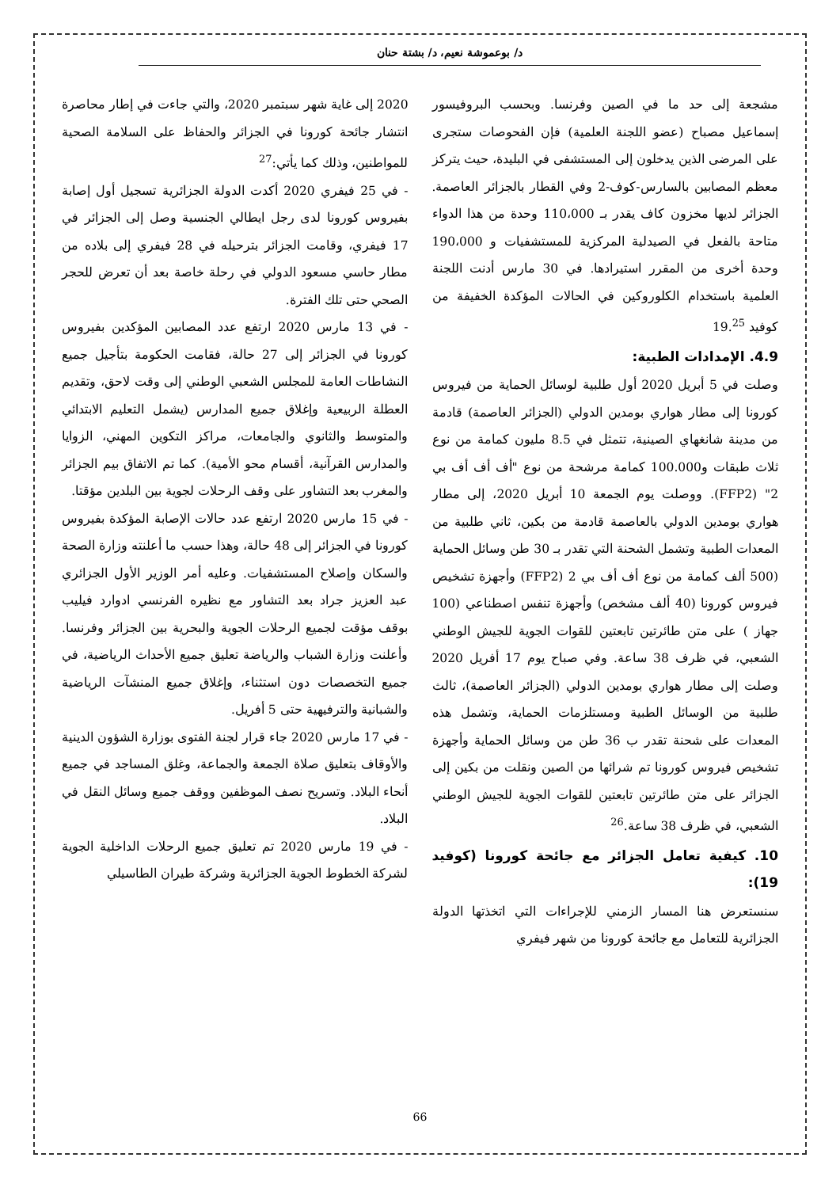د/ بوعموشة نعيم، د/ بشتة حنان
مشجعة إلى حد ما في الصين وفرنسا. وبحسب البروفيسور إسماعيل مصباح (عضو اللجنة العلمية) فإن الفحوصات ستجرى على المرضى الذين يدخلون إلى المستشفى في البليدة، حيث يتركز معظم المصابين بالسارس-كوف-2 وفي القطار بالجزائر العاصمة. الجزائر لديها مخزون كاف يقدر بـ 110،000 وحدة من هذا الدواء متاحة بالفعل في الصيدلية المركزية للمستشفيات و 190،000 وحدة أخرى من المقرر استيرادها. في 30 مارس أدنت اللجنة العلمية باستخدام الكلوروكين في الحالات المؤكدة الخفيفة من كوفيد 19.<sup>25</sup>
4.9. الإمدادات الطبية:
وصلت في 5 أبريل 2020 أول طلبية لوسائل الحماية من فيروس كورونا إلى مطار هواري بومدين الدولي (الجزائر العاصمة) قادمة من مدينة شانغهاي الصينية، تتمثل في 8.5 مليون كمامة من نوع ثلاث طبقات و100.000 كمامة مرشحة من نوع "أف أف أف بي 2" (FFP2). ووصلت يوم الجمعة 10 أبريل 2020، إلى مطار هواري بومدين الدولي بالعاصمة قادمة من بكين، ثاني طلبية من المعدات الطبية وتشمل الشحنة التي تقدر بـ 30 طن وسائل الحماية (500 ألف كمامة من نوع أف أف بي 2 (FFP2) وأجهزة تشخيص فيروس كورونا (40 ألف مشخص) وأجهزة تنفس اصطناعي (100 جهاز ) على متن طائرتين تابعتين للقوات الجوية للجيش الوطني الشعبي، في ظرف 38 ساعة. وفي صباح يوم 17 أفريل 2020 وصلت إلى مطار هواري بومدين الدولي (الجزائر العاصمة)، ثالث طلبية من الوسائل الطبية ومستلزمات الحماية، وتشمل هذه المعدات على شحنة تقدر ب 36 طن من وسائل الحماية وأجهزة تشخيص فيروس كورونا تم شرائها من الصين ونقلت من بكين إلى الجزائر على متن طائرتين تابعتين للقوات الجوية للجيش الوطني الشعبي، في ظرف 38 ساعة.<sup>26</sup>
10. كيفية تعامل الجزائر مع جائحة كورونا (كوفيد 19):
سنستعرض هنا المسار الزمني للإجراءات التي اتخذتها الدولة الجزائرية للتعامل مع جائحة كورونا من شهر فيفري
2020 إلى غاية شهر سبتمبر 2020، والتي جاءت في إطار محاصرة انتشار جائحة كورونا في الجزائر والحفاظ على السلامة الصحية للمواطنين، وذلك كما يأتي:<sup>27</sup>
- في 25 فيفري 2020 أكدت الدولة الجزائرية تسجيل أول إصابة بفيروس كورونا لدى رجل ايطالي الجنسية وصل إلى الجزائر في 17 فيفري، وقامت الجزائر بترحيله في 28 فيفري إلى بلاده من مطار حاسي مسعود الدولي في رحلة خاصة بعد أن تعرض للحجر الصحي حتى تلك الفترة.
- في 13 مارس 2020 ارتفع عدد المصابين المؤكدين بفيروس كورونا في الجزائر إلى 27 حالة، فقامت الحكومة بتأجيل جميع النشاطات العامة للمجلس الشعبي الوطني إلى وقت لاحق، وتقديم العطلة الربيعية وإغلاق جميع المدارس (يشمل التعليم الابتدائي والمتوسط والثانوي والجامعات، مراكز التكوين المهني، الزوايا والمدارس القرآنية، أقسام محو الأمية). كما تم الاتفاق بيم الجزائر والمغرب بعد التشاور على وقف الرحلات لجوية بين البلدين مؤقتا.
- في 15 مارس 2020 ارتفع عدد حالات الإصابة المؤكدة بفيروس كورونا في الجزائر إلى 48 حالة، وهذا حسب ما أعلنته وزارة الصحة والسكان وإصلاح المستشفيات. وعليه أمر الوزير الأول الجزائري عبد العزيز جراد بعد التشاور مع نظيره الفرنسي ادوارد فيليب بوقف مؤقت لجميع الرحلات الجوية والبحرية بين الجزائر وفرنسا. وأعلنت وزارة الشباب والرياضة تعليق جميع الأحداث الرياضية، في جميع التخصصات دون استثناء، وإغلاق جميع المنشآت الرياضية والشبانية والترفيهية حتى 5 أفريل.
- في 17 مارس 2020 جاء قرار لجنة الفتوى بوزارة الشؤون الدينية والأوقاف بتعليق صلاة الجمعة والجماعة، وغلق المساجد في جميع أنحاء البلاد. وتسريح نصف الموظفين ووقف جميع وسائل النقل في البلاد.
- في 19 مارس 2020 تم تعليق جميع الرحلات الداخلية الجوية لشركة الخطوط الجوية الجزائرية وشركة طيران الطاسيلي
66